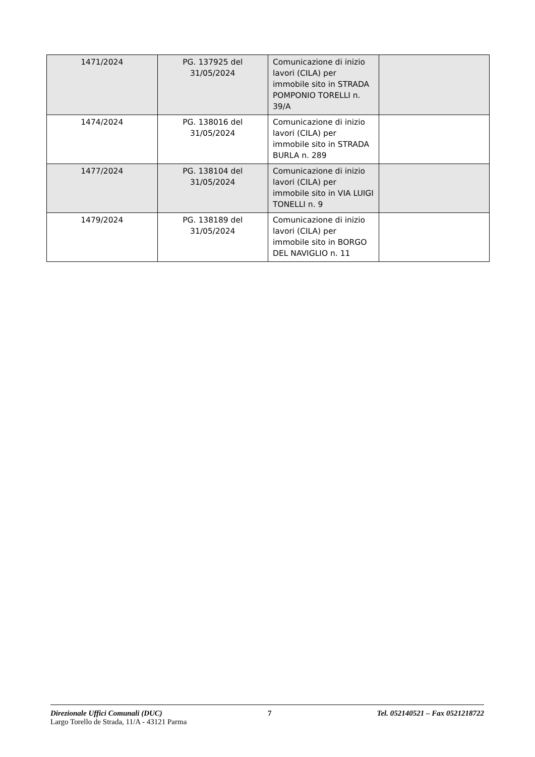| 1471/2024 | PG. 137925 del 31/05/2024 | Comunicazione di inizio lavori (CILA) per immobile sito in STRADA POMPONIO TORELLI n. 39/A | |
| 1474/2024 | PG. 138016 del 31/05/2024 | Comunicazione di inizio lavori (CILA) per immobile sito in STRADA BURLA n. 289 | |
| 1477/2024 | PG. 138104 del 31/05/2024 | Comunicazione di inizio lavori (CILA) per immobile sito in VIA LUIGI TONELLI n. 9 | |
| 1479/2024 | PG. 138189 del 31/05/2024 | Comunicazione di inizio lavori (CILA) per immobile sito in BORGO DEL NAVIGLIO n. 11 | |
Direzionale Uffici Comunali (DUC) 7 Tel. 052140521 – Fax 0521218722
Largo Torello de Strada, 11/A - 43121 Parma